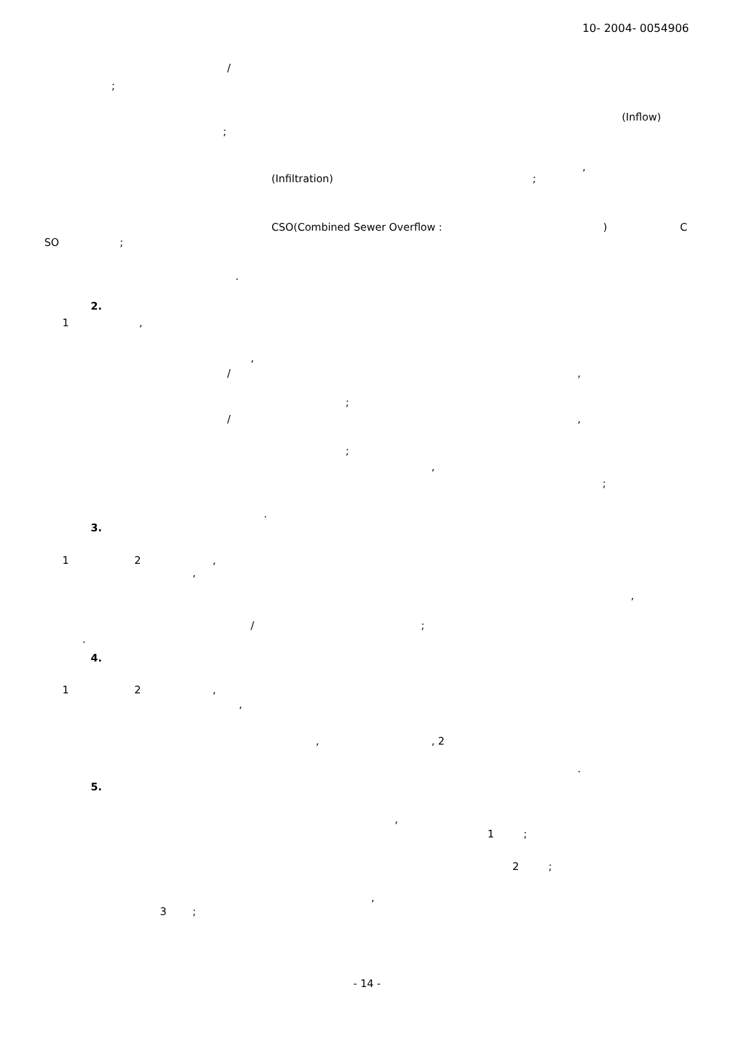10- 2004- 0054906
/
;
(Inflow)
;
,
(Infiltration);
CSO(Combined Sewer Overflow :) C
SO;
.
2.
1,
,
/,
;
/,
;
,
;
.
3.
1 2,
,
,
/;
.
4.
1 2,
,
,, 2
.
5.
,
1;
2;
,
3;
- 14 -